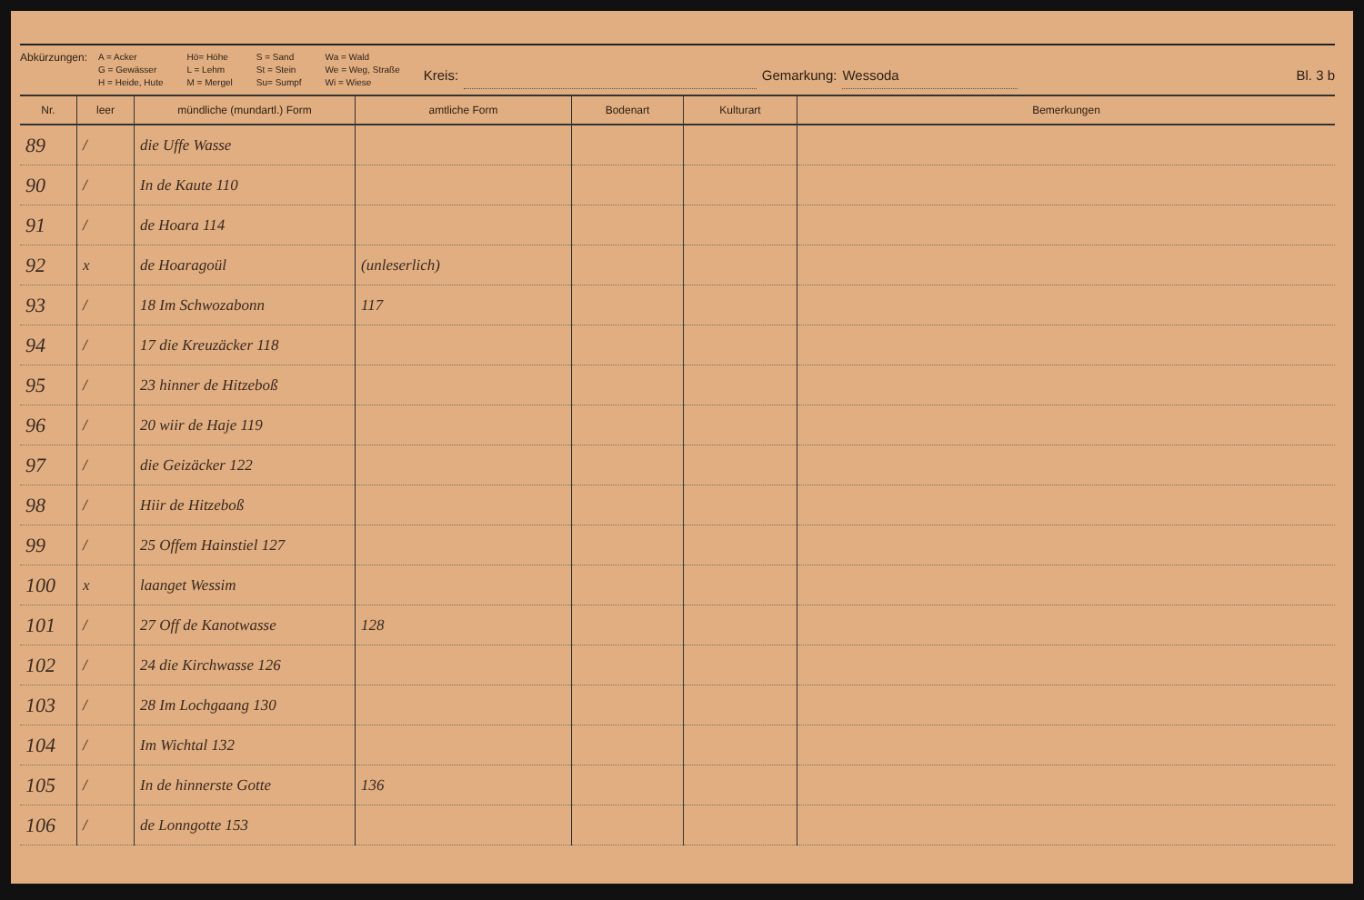Abkürzungen:
A = Acker
G = Gewässer
H = Heide, Hute
Hö= Höhe
L = Lehm
M = Mergel
S = Sand
St = Stein
Su= Sumpf
Wa = Wald
We = Weg, Straße
Wi = Wiese
Kreis: Gemarkung: Wessoda Bl. 3 b
| Nr. | leer | mündliche (mundartl.) Form | amtliche Form | Bodenart | Kulturart | Bemerkungen |
| --- | --- | --- | --- | --- | --- | --- |
| 89 | / | die Uffe Wasse | | | | |
| 90 | / | In de Kaute 110 | | | | |
| 91 | / | de Hoara 114 | | | | |
| 92 | x | de Hoaragoül | (unleserlich) | | | |
| 93 | / | 18 Im Schwozabonn | 117 | | | |
| 94 | / | 17 die Kreuzäcker 118 | | | | |
| 95 | / | 23 hinner de Hitzeboß | | | | |
| 96 | / | 20 wiir de Haje 119 | | | | |
| 97 | / | die Geizäcker 122 | | | | |
| 98 | / | Hiir de Hitzeboß | | | | |
| 99 | / | 25 Offem Hainstiel 127 | | | | |
| 100 | x | laanget Wessim | | | | |
| 101 | / | 27 Off de Kanotwasse | 128 | | | |
| 102 | / | 24 die Kirchwasse 126 | | | | |
| 103 | / | 28 Im Lochgaang 130 | | | | |
| 104 | / | Im Wichtal 132 | | | | |
| 105 | / | In de hinnerste Gotte | 136 | | | |
| 106 | / | de Lonngotte 153 | | | | |